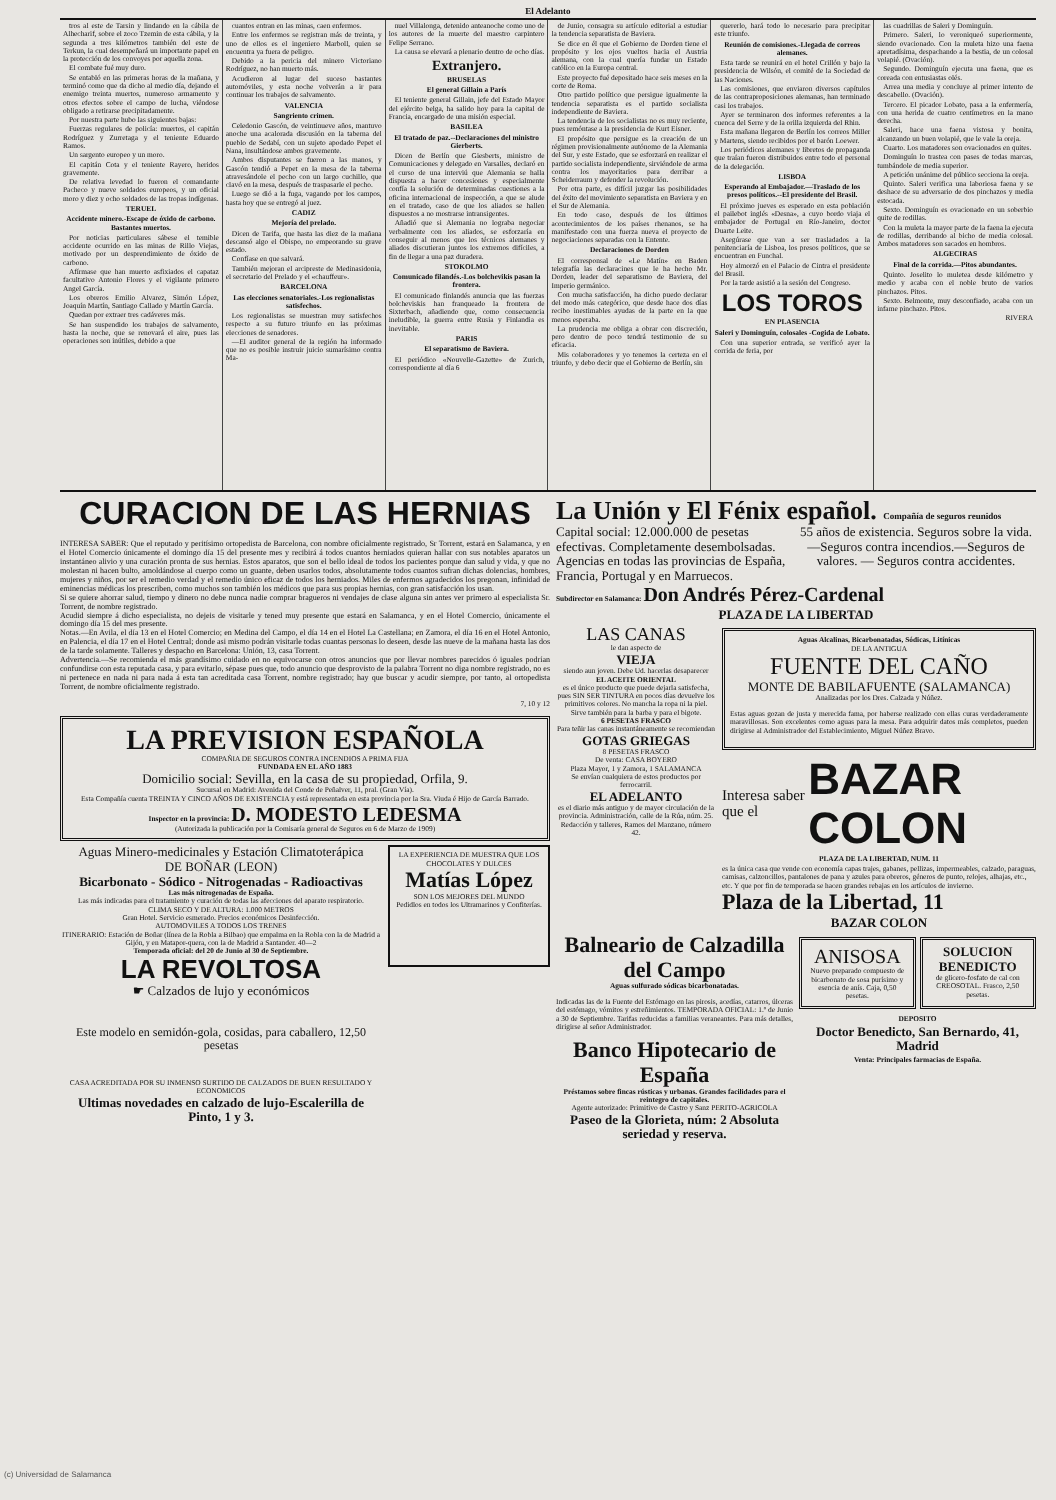El Adelanto
tros al este de Tarsin y lindando en la cábila de Alhecharif, sobre el zoco Tzemin de esta cábila, y la segunda a tres kilómetros también del este de Terkun, la cual desempeñará un importante papel en la protección de los convoyes por aquella zona.
El combate fué muy duro.
Se entabló en las primeras horas de la mañana, y terminó como que da dicho al medio día, dejando el enemigo treinta muertos, numeroso armamento y otros efectos sobre el campo de lucha, viéndose obligado a retirarse precipitadamente.
Por nuestra parte hubo las siguientes bajas:
Fuerzas regulares de policía: muertos, el capitán Rodríguez y Zurretaga y el teniente Eduardo Ramos.
Un sargento europeo y un moro.
El capitán Cota y el teniente Rayero, heridos gravemente.
De relativa levedad lo fueron el comandante Pacheco y nueve soldados europeos, y un oficial moro y diez y ocho soldados de las tropas indígenas.
TERUEL
Accidente minero.-Escape de óxido de carbono. Bastantes muertos.
Por noticias particulares sábese el temible accidente ocurrido en las minas de Rillo Viejas, motivado por un desprendimiento de óxido de carbono.
Afírmase que han muerto asfixiados el capataz facultativo Antonio Flores y el vigilante primero Angel García.
Los obreros Emilio Alvarez, Simón López, Joaquín Martín, Santiago Callado y Martín García.
Quedan por extraer tres cadáveres más.
Se han suspendido los trabajos de salvamento, hasta la noche, que se renovará el aire, pues las operaciones son inútiles, debido a que
cuantos entran en las minas, caen enfermos.
Entre los enfermos se registran más de treinta, y uno de ellos es el ingeniero Marboll, quien se encuentra ya fuera de peligro.
Debido a la pericia del minero Victoriano Rodríguez, no han muerto más.
Acudieron al lugar del suceso bastantes automóviles, y esta noche volverán a ir para continuar los trabajos de salvamento.
VALENCIA
Sangriento crimen.
Celedonio Gascón, de veintinueve años, mantuvo anoche una acalorada discusión en la taberna del pueblo de Sedabí, con un sujeto apodado Pepet el Nana, insultándose ambos gravemente.
Ambos disputantes se fueron a las manos, y Gascón tendió a Pepet en la mesa de la taberna atravesándole el pecho con un largo cuchillo, que clavó en la mesa, después de traspasarle el pecho.
Luego se dió a la fuga, vagando por los campos, hasta hoy que se entregó al juez.
CADIZ
Mejoría del prelado.
Dicen de Tarifa, que hasta las diez de la mañana descansó algo el Obispo, no empeorando su grave estado.
Confíase en que salvará.
También mejoran el arcipreste de Medinasidonia, el secretario del Prelado y el «chauffeur».
BARCELONA
Las elecciones senatoriales.-Los regionalistas satisfechos.
Los regionalistas se muestran muy satisfechos respecto a su futuro triunfo en las próximas elecciones de senadores.
—El auditor general de la región ha informado que no es posible instruir juicio sumarísimo contra Ma-
nuel Villalonga, detenido anteanoche como uno de los autores de la muerte del maestro carpintero Felipe Serrano.
La causa se elevará a plenario dentro de ocho días.
Extranjero.
BRUSELAS
El general Gillain a París
El teniente general Gillain, jefe del Estado Mayor del ejército belga, ha salido hoy para la capital de Francia, encargado de una misión especial.
BASILEA
El tratado de paz.--Declaraciones del ministro Gierberts.
Dicen de Berlín que Giesberts, ministro de Comunicaciones y delegado en Varsalles, declaró en el curso de una interviú que Alemania se halla dispuesta a hacer concesiones y especialmente confía la solución de determinadas cuestiones a la oficina internacional de inspección, a que se alude en el tratado, caso de que los aliados se hallen dispuestos a no mostrarse intransigentes.
Añadió que si Alemania no lograba negociar verbalmente con los aliados, se esforzaría en conseguir al menos que los técnicos alemanes y aliados discutieran juntos los extremos difíciles, a fin de llegar a una paz duradera.
STOKOLMO
Comunicado filandés.-Los bolchevikis pasan la frontera.
El comunicado finlandés anuncia que las fuerzas bolcheviskis han franqueado la frontera de Sixterbach, añadiendo que, como consecuencia ineludible, la guerra entre Rusia y Finlandia es inevitable.
PARIS
El separatismo de Baviera.
El periódico «Nouvelle-Gazette» de Zurich, correspondiente al día 6
de Junio, consagra su artículo editorial a estudiar la tendencia separatista de Baviera.
Se dice en él que el Gobierno de Dorden tiene el propósito y los ojos vueltos hacia el Austria alemana, con la cual quería fundar un Estado católico en la Europa central.
Este proyecto fué depositado hace seis meses en la corte de Roma.
Otro partido político que persigue igualmente la tendencia separatista es el partido socialista independiente de Baviera.
La tendencia de los socialistas no es muy reciente, pues remóntase a la presidencia de Kurt Eisner.
El propósito que persigue es la creación de un régimen provisionalmente autónomo de la Alemania del Sur, y este Estado, que se esforzará en realizar el partido socialista independiente, sirviéndole de arma contra los mayoritarios para derribar a Scheiderraum y defender la revolución.
Por otra parte, es difícil juzgar las posibilidades del éxito del movimiento separatista en Baviera y en el Sur de Alemania.
En todo caso, después de los últimos acontecimientos de los países rhenanos, se ha manifestado con una fuerza nueva el proyecto de negociaciones separadas con la Entente.
Declaraciones de Dorden
El corresponsal de «Le Matín» en Baden telegrafía las declaracines que le ha hecho Mr. Dorden, leader del separatismo de Baviera, del Imperio germánico.
Con mucha satisfacción, ha dicho puedo declarar del modo más categórico, que desde hace dos días recibo inestimables ayudas de la parte en la que menos esperaba.
La prudencia me obliga a obrar con discreción, pero dentro de poco tendrá testimonio de su eficacia.
Mis colaboradores y yo tenemos la certeza en el triunfo, y debo decir que el Gobierno de Berlín, sin
quererlo, hará todo lo necesario para precipitar este triunfo.
Reunión de comisiones.-Llegada de correos alemanes.
Esta tarde se reunirá en el hotel Crillón y bajo la presidencia de Wilsón, el comité de la Sociedad de las Naciones.
Las comisiones, que enviaron diversos capítulos de las contraproposiciones alemanas, han terminado casi los trabajos.
Ayer se terminaron dos informes referentes a la cuenca del Serre y de la orilla izquierda del Rhin.
Esta mañana llegaron de Berlín los correos Miller y Martens, siendo recibidos por el barón Loewer.
Los periódicos alemanes y libretos de propaganda que traían fueron distribuidos entre todo el personal de la delegación.
LISBOA
Esperando al Embajador.—Traslado de los presos políticos.--El presidente del Brasil.
El próximo jueves es esperado en esta población el pailebot inglés «Desna», a cuyo bordo viaja el embajador de Portugal en Río-Janeiro, doctor Duarte Leite.
Asegúrase que van a ser trasladados a la penitenciaría de Lisboa, los presos políticos, que se encuentran en Funchal.
Hoy almorzó en el Palacio de Cintra el presidente del Brasil.
Por la tarde asistió a la sesión del Congreso.
LOS TOROS
EN PLASENCIA
Saleri y Dominguín, colosales -Cogida de Lobato.
Con una superior entrada, se verificó ayer la corrida de feria, por
las cuadrillas de Saleri y Dominguín.
Primero. Saleri, lo veroniqueó superiormente, siendo ovacionado. Con la muleta hizo una faena apretadísima, despachando a la bestia, de un colosal volapié. (Ovación).
Segundo. Dominguín ejecuta una faena, que es coreada con entusiastas olés.
Arrea una media y concluye al primer intento de descabello. (Ovación).
Tercero. El picador Lobato, pasa a la enfermería, con una herida de cuatro centímetros en la mano derecha.
Saleri, hace una faena vistosa y bonita, alcanzando un buen volapié, que le vale la oreja.
Cuarto. Los matadores son ovacionados en quites.
Dominguín lo trastea con pases de todas marcas, tumbándole de media superior.
A petición unánime del público secciona la oreja.
Quinto. Saleri verifica una laboriosa faena y se deshace de su adversario de dos pinchazos y media estocada.
Sexto. Dominguín es ovacionado en un soberbio quite de rodillas.
Con la muleta la mayor parte de la faena la ejecuta de rodillas, derribando al bicho de media colosal. Ambos matadores son sacados en hombros.
ALGECIRAS
Final de la corrida.—Pitos abundantes.
Quinto. Joselito lo muletea desde kilómetro y medio y acaba con el noble bruto de varios pinchazos. Pitos.
Sexto. Belmonte, muy desconfiado, acaba con un infame pinchazo. Pitos.
RIVERA
CURACION DE LAS HERNIAS
INTERESA SABER: Que el reputado y peritísimo ortopedista de Barcelona, con nombre oficialmente registrado, Sr Torrent, estará en Salamanca, y en el Hotel Comercio únicamente el domingo día 15 del presente mes y recibirá á todos cuantos herniados quieran hallar con sus notables aparatos un instantáneo alivio y una curación pronta de sus hernias. Estos aparatos, que son el bello ideal de todos los pacientes porque dan salud y vida, y que no molestan ni hacen bulto, amoldándose al cuerpo como un guante, deben usarlos todos, absolutamente todos cuantos sufran dichas dolencias, hombres, mujeres y niños, por ser el remedio verdad y el remedio único eficaz de todos los herniados. Miles de enfermos agradecidos los pregonan, infinidad de eminencias médicas los prescriben, como muchos son también los médicos que para sus propias hernias, con gran satisfacción los usan.
Si se quiere ahorrar salud, tiempo y dinero no debe nunca nadie comprar bragueros ni vendajes de clase alguna sin antes ver primero al especialista Sr. Torrent, de nombre registrado.
Acudid siempre á dicho especialista, no dejeis de visitarle y tened muy presente que estará en Salamanca, y en el Hotel Comercio, únicamente el domingo día 15 del mes presente.
Notas.—En Avila, el día 13 en el Hotel Comercio; en Medina del Campo, el día 14 en el Hotel La Castellana; en Zamora, el día 16 en el Hotel Antonio, en Palencia, el día 17 en el Hotel Central; donde asi mismo podrán visitarle todas cuantas personas lo deseen, desde las nueve de la mañana hasta las dos de la tarde solamente. Talleres y despacho en Barcelona: Unión, 13, casa Torrent.
Advertencia.—Se recomienda el más grandísimo cuidado en no equivocarse con otros anuncios que por llevar nombres parecidos ó iguales podrían confundirse con esta reputada casa, y para evitarlo, sépase pues que, todo anuncio que desprovisto de la palabra Torrent no diga nombre registrado, no es ni pertenece en nada ni para nada á esta tan acreditada casa Torrent, nombre registrado; hay que buscar y acudir siempre, por tanto, al ortopedista Torrent, de nombre oficialmente registrado.
7, 10 y 12
LA PREVISION ESPAÑOLA
COMPAÑIA DE SEGUROS CONTRA INCENDIOS A PRIMA FIJA
FUNDADA EN EL AÑO 1883
Domicilio social: Sevilla, en la casa de su propiedad, Orfila, 9.
Sucursal en Madrid: Avenida del Conde de Peñalver, 11, pral. (Gran Vía).
Esta Compañía cuenta TREINTA Y CINCO AÑOS DE EXISTENCIA y está representada en esta provincia por la Sra. Viuda é Hijo de García Barrado.
Inspector en la provincia: D. MODESTO LEDESMA
(Autorizada la publicación por la Comisaría general de Seguros en 6 de Marzo de 1909)
Aguas Minero-medicinales y Estación Climatoterápica
DE BOÑAR (LEON)
Bicarbonato - Sódico - Nitrogenadas - Radioactivas
Las más nitrogenadas de España.
Las más indicadas para el tratamiento y curación de todas las afecciones del aparato respiratorio.
CLIMA SECO Y DE ALTURA: 1.000 METROS
Gran Hotel. Servicio esmerado. Precios económicos Desinfección.
AUTOMOVILES A TODOS LOS TRENES
ITINERARIO: Estación de Boñar (línea de la Robla a Bilbao) que empalma en la Robla con la de Madrid a Gijón, y en Matapor-quera, con la de Madrid a Santander. 40—2
Temporada oficial: del 20 de Junio al 30 de Septiembre.
LA REVOLTOSA
☛ Calzados de lujo y económicos
Este modelo en semidón-gola, cosidas, para caballero, 12,50 pesetas
CASA ACREDITADA POR SU INMENSO SURTIDO DE CALZADOS DE BUEN RESULTADO Y ECONOMICOS
Ultimas novedades en calzado de lujo-Escalerilla de Pinto, 1 y 3.
LA EXPERIENCIA DE MUESTRA QUE LOS CHOCOLATES Y DULCES
Matías López
SON LOS MEJORES DEL MUNDO
Pedidlos en todos los Ultramarinos y Confiterías.
La Unión y El Fénix español. Compañía de seguros reunidos
Capital social: 12.000.000 de pesetas efectivas. Completamente desembolsadas. Agencias en todas las provincias de España, Francia, Portugal y en Marruecos.
55 años de existencia. Seguros sobre la vida.—Seguros contra incendios.—Seguros de valores. — Seguros contra accidentes.
Subdirector en Salamanca: Don Andrés Pérez-Cardenal
PLAZA DE LA LIBERTAD
LAS CANAS
le dan aspecto de
VIEJA
siendo aun joven. Debe Ud. hacerlas desaparecer
EL ACEITE ORIENTAL
es el único producto que puede dejarla satisfecha, pues SIN SER TINTURA en pocos días devuelve los primitivos colores. No mancha la ropa ni la piel. Sirve también para la barba y para el bigote.
6 PESETAS FRASCO
Para teñir las canas instantáneamente se recomiendan
GOTAS GRIEGAS
8 PESETAS FRASCO
De venta: CASA BOYERO
Plaza Mayor, 1 y Zamora, 1 SALAMANCA
Se envían cualquiera de estos productos por ferrocarril.
EL ADELANTO
es el diario más antiguo y de mayor circulación de la provincia. Administración, calle de la Rúa, núm. 25. Redacción y talleres, Ramos del Manzano, número 42.
Aguas Alcalinas, Bicarbonatadas, Sódicas, Litínicas
DE LA ANTIGUA
FUENTE DEL CAÑO
MONTE DE BABILAFUENTE (SALAMANCA)
Analizadas por los Dres. Calzada y Núñez.
Estas aguas gozan de justa y merecida fama, por haberse realizado con ellas curas verdaderamente maravillosas. Son excelentes como aguas para la mesa. Para adquirir datos más completos, pueden dirigirse al Administrador del Establecimiento, Miguel Núñez Bravo.
Interesa saber que el
BAZAR COLON
PLAZA DE LA LIBERTAD, NUM. 11
es la única casa que vende con economía capas trajes, gabanes, pellizas, impermeables, calzado, paraguas, camisas, calzoncillos, pantalones de pana y azules para obreros, géneros de punto, relojes, alhajas, etc., etc. Y que por fin de temporada se hacen grandes rebajas en los artículos de invierno.
Plaza de la Libertad, 11
BAZAR COLON
Balneario de Calzadilla del Campo
Aguas sulfurado sódicas bicarbonatadas.
Indicadas las de la Fuente del Estómago en las pirosis, acedías, catarros, úlceras del estómago, vómitos y estreñimientos. TEMPORADA OFICIAL: 1.º de Junio a 30 de Septiembre. Tarifas reducidas a familias veraneantes. Para más detalles, dirigirse al señor Administrador.
Banco Hipotecario de España
Préstamos sobre fincas rústicas y urbanas. Grandes facilidades para el reintegro de capitales.
Agente autorizado: Primitivo de Castro y Sanz PERITO-AGRICOLA
Paseo de la Glorieta, núm: 2 Absoluta seriedad y reserva.
ANISOSA
Nuevo preparado compuesto de bicarbonato de sosa purísimo y esencia de anís. Caja, 0,50 pesetas.
SOLUCION BENEDICTO
de glicero-fosfato de cal con CREOSOTAL. Frasco, 2,50 pesetas.
DEPOSITO
Doctor Benedicto, San Bernardo, 41, Madrid
Venta: Principales farmacias de España.
(c) Universidad de Salamanca